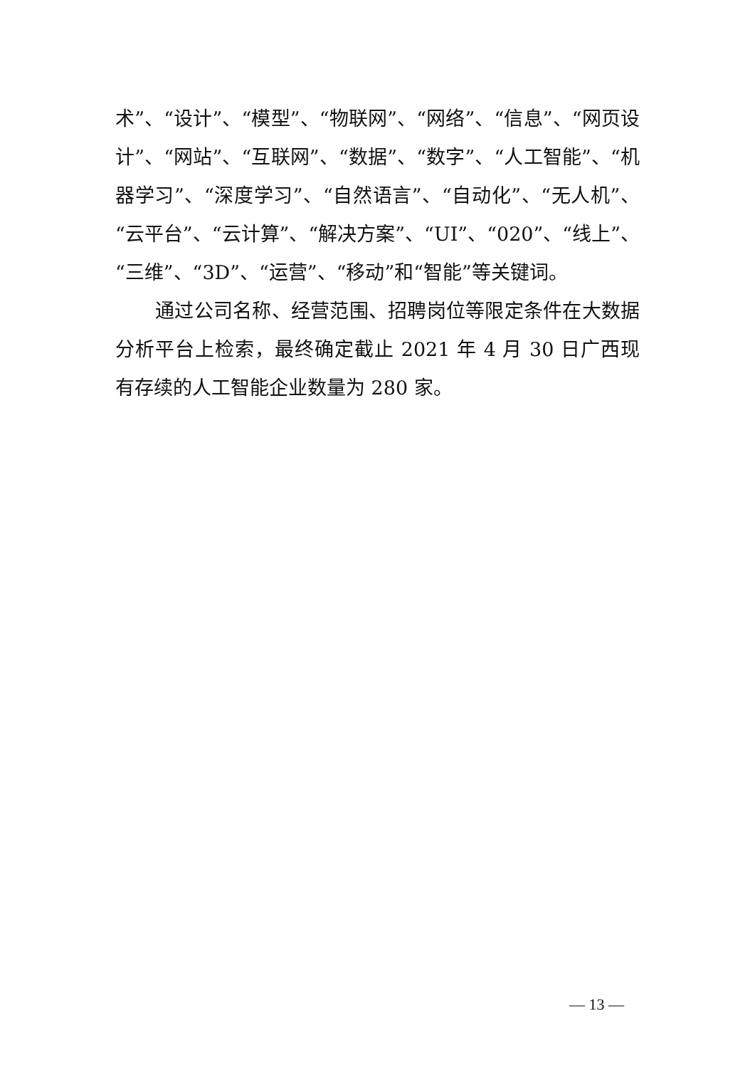术”、“设计”、“模型”、“物联网”、“网络”、“信息”、“网页设计”、“网站”、“互联网”、“数据”、“数字”、“人工智能”、“机器学习”、“深度学习”、“自然语言”、“自动化”、“无人机”、“云平台”、“云计算”、“解决方案”、“UI”、“020”、“线上”、“三维”、“3D”、“运营”、“移动”和“智能”等关键词。
通过公司名称、经营范围、招聘岗位等限定条件在大数据分析平台上检索，最终确定截止 2021 年 4 月 30 日广西现有存续的人工智能企业数量为 280 家。
— 13 —